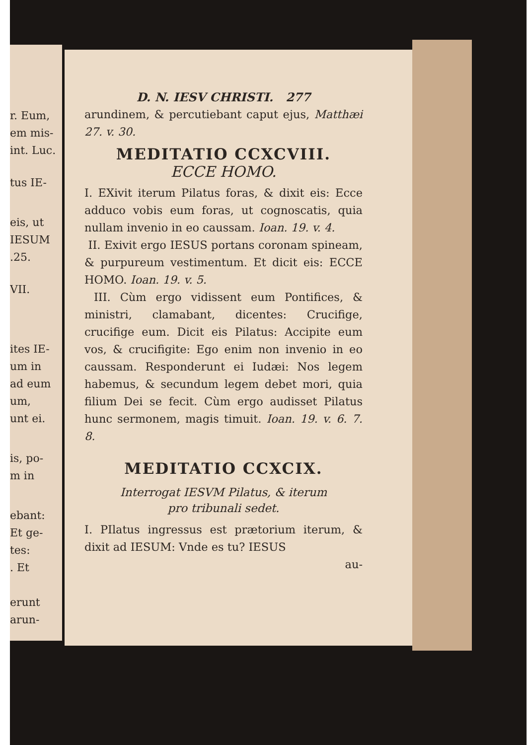r. Eum,
em mis-
int. Luc.
tus IE-
eis, ut
IESUM
.25.
VII.
ites IE-
um in
ad eum
um,
unt ei.
is, po-
m in
ebant:
Et ge-
tes:
. Et
erunt
arun-
D. N. IESV CHRISTI. 277
arundinem, & percutiebant caput ejus, Matthæi 27. v. 30.
MEDITATIO CCXCVIII.
ECCE HOMO.
I. EXivit iterum Pilatus foras, & dixit eis: Ecce adduco vobis eum foras, ut cognoscatis, quia nullam invenio in eo caussam. Ioan. 19. v. 4.
II. Exivit ergo IESUS portans coronam spineam, & purpureum vestimentum. Et dicit eis: ECCE HOMO. Ioan. 19. v. 5.
III. Cùm ergo vidissent eum Pontifices, & ministri, clamabant, dicentes: Crucifige, crucifige eum. Dicit eis Pilatus: Accipite eum vos, & crucifigite: Ego enim non invenio in eo caussam. Responderunt ei Iudæi: Nos legem habemus, & secundum legem debet mori, quia filium Dei se fecit. Cùm ergo audisset Pilatus hunc sermonem, magis timuit. Ioan. 19. v. 6. 7. 8.
MEDITATIO CCXCIX.
Interrogat IESVM Pilatus, & iterum
pro tribunali sedet.
I. PIlatus ingressus est prætorium iterum, & dixit ad IESUM: Vnde es tu? IESUS
au-